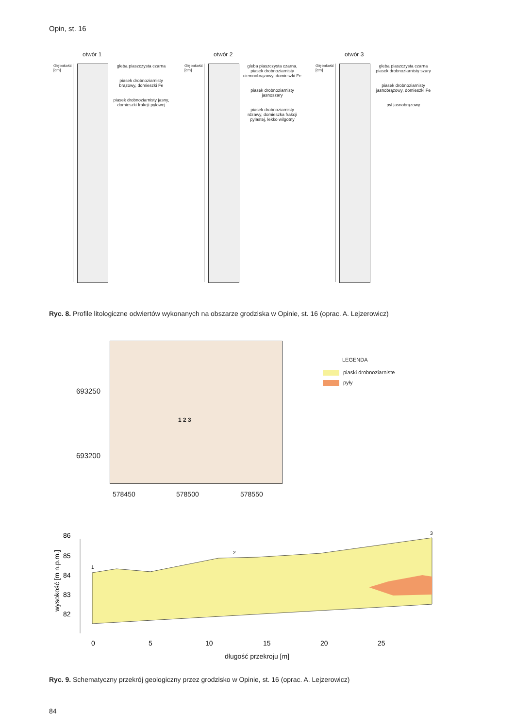Opin, st. 16
otwór 1
Głębokość [cm]
gleba piaszczysta czarna
piasek drobnoziarnisty brązowy, domieszki Fe
piasek drobnoziarnisty jasny, domieszki frakcji pyłowej
otwór 2
Głębokość [cm]
gleba piaszczysta czarna, piasek drobnoziarnisty ciemnobrązowy, domieszki Fe
piasek drobnoziarnisty jasnoszary
piasek drobnoziarnisty rdzawy, domieszka frakcji pylastej, lekko wilgotny
otwór 3
Głębokość [cm]
gleba piaszczysta czarna
piasek drobnoziarnisty szary
piasek drobnoziarnisty jasnobrązowy, domieszki Fe
pył jasnobrązowy
Ryc. 8. Profile litologiczne odwiertów wykonanych na obszarze grodziska w Opinie, st. 16 (oprac. A. Lejzerowicz)
693250
693200
1 2 3
578450 578500 578550
LEGENDA
piaski drobnoziarniste
pyły
86
85
84
83
82
1
2
3
0
5
10
15
20
25
wysokość [m n.p.m.]
długość przekroju [m]
Ryc. 9. Schematyczny przekrój geologiczny przez grodzisko w Opinie, st. 16 (oprac. A. Lejzerowicz)
84